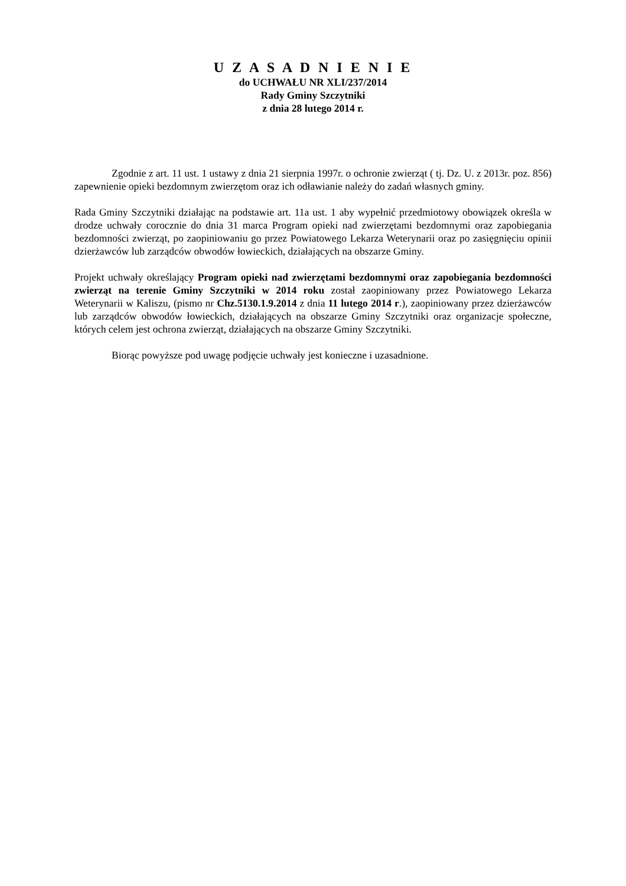U Z A S A D N I E N I E
do UCHWAŁU NR XLI/237/2014
Rady Gminy Szczytniki
z dnia 28 lutego 2014 r.
Zgodnie z art. 11 ust. 1 ustawy z dnia 21 sierpnia 1997r. o ochronie zwierząt ( tj. Dz. U. z 2013r. poz. 856) zapewnienie opieki bezdomnym zwierzętom oraz ich odławianie należy do zadań własnych gminy.
Rada Gminy Szczytniki działając na podstawie art. 11a ust. 1 aby wypełnić przedmiotowy obowiązek określa w drodze uchwały corocznie do dnia 31 marca Program opieki nad zwierzętami bezdomnymi oraz zapobiegania bezdomności zwierząt, po zaopiniowaniu go przez Powiatowego Lekarza Weterynarii oraz po zasięgnięciu opinii dzierżawców lub zarządców obwodów łowieckich, działających na obszarze Gminy.
Projekt uchwały określający Program opieki nad zwierzętami bezdomnymi oraz zapobiegania bezdomności zwierząt na terenie Gminy Szczytniki w 2014 roku został zaopiniowany przez Powiatowego Lekarza Weterynarii w Kaliszu, (pismo nr Chz.5130.1.9.2014 z dnia 11 lutego 2014 r.), zaopiniowany przez dzierżawców lub zarządców obwodów łowieckich, działających na obszarze Gminy Szczytniki oraz organizacje społeczne, których celem jest ochrona zwierząt, działających na obszarze Gminy Szczytniki.
Biorąc powyższe pod uwagę podjęcie uchwały jest konieczne i uzasadnione.